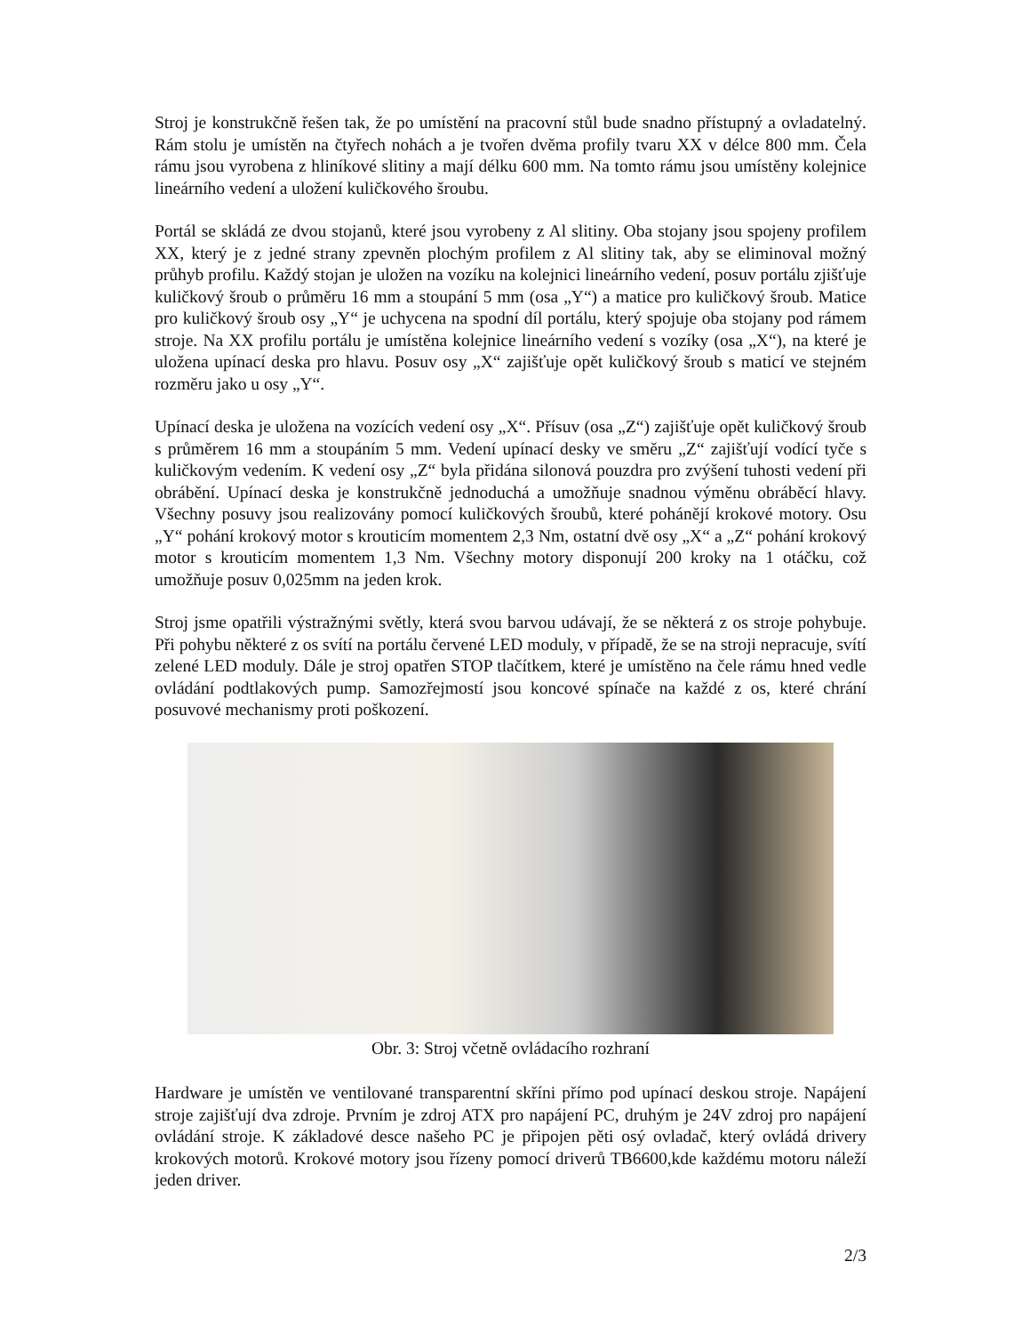Stroj je konstrukčně řešen tak, že po umístění na pracovní stůl bude snadno přístupný a ovladatelný. Rám stolu je umístěn na čtyřech nohách a je tvořen dvěma profily tvaru XX v délce 800 mm. Čela rámu jsou vyrobena z hliníkové slitiny a mají délku 600 mm. Na tomto rámu jsou umístěny kolejnice lineárního vedení a uložení kuličkového šroubu.
Portál se skládá ze dvou stojanů, které jsou vyrobeny z Al slitiny. Oba stojany jsou spojeny profilem XX, který je z jedné strany zpevněn plochým profilem z Al slitiny tak, aby se eliminoval možný průhyb profilu. Každý stojan je uložen na vozíku na kolejnici lineárního vedení, posuv portálu zjišťuje kuličkový šroub o průměru 16 mm a stoupání 5 mm (osa „Y“) a matice pro kuličkový šroub. Matice pro kuličkový šroub osy „Y“ je uchycena na spodní díl portálu, který spojuje oba stojany pod rámem stroje. Na XX profilu portálu je umístěna kolejnice lineárního vedení s vozíky (osa „X“), na které je uložena upínací deska pro hlavu. Posuv osy „X“ zajišťuje opět kuličkový šroub s maticí ve stejném rozměru jako u osy „Y“.
Upínací deska je uložena na vozících vedení osy „X“. Přísuv (osa „Z“) zajišťuje opět kuličkový šroub s průměrem 16 mm a stoupáním 5 mm. Vedení upínací desky ve směru „Z“ zajišťují vodící tyče s kuličkovým vedením. K vedení osy „Z“ byla přidána silonová pouzdra pro zvýšení tuhosti vedení při obrábění. Upínací deska je konstrukčně jednoduchá a umožňuje snadnou výměnu obráběcí hlavy. Všechny posuvy jsou realizovány pomocí kuličkových šroubů, které pohánějí krokové motory. Osu „Y“ pohání krokový motor s krouticím momentem 2,3 Nm, ostatní dvě osy „X“ a „Z“ pohání krokový motor s krouticím momentem 1,3 Nm. Všechny motory disponují 200 kroky na 1 otáčku, což umožňuje posuv 0,025mm na jeden krok.
Stroj jsme opatřili výstražnými světly, která svou barvou udávají, že se některá z os stroje pohybuje. Při pohybu některé z os svítí na portálu červené LED moduly, v případě, že se na stroji nepracuje, svítí zelené LED moduly. Dále je stroj opatřen STOP tlačítkem, které je umístěno na čele rámu hned vedle ovládání podtlakových pump. Samozřejmostí jsou koncové spínače na každé z os, které chrání posuvové mechanismy proti poškození.
Obr. 3: Stroj včetně ovládacího rozhraní
Hardware je umístěn ve ventilované transparentní skříni přímo pod upínací deskou stroje. Napájení stroje zajišťují dva zdroje. Prvním je zdroj ATX pro napájení PC, druhým je 24V zdroj pro napájení ovládání stroje. K základové desce našeho PC je připojen pěti osý ovladač, který ovládá drivery krokových motorů. Krokové motory jsou řízeny pomocí driverů TB6600,kde každému motoru náleží jeden driver.
2/3